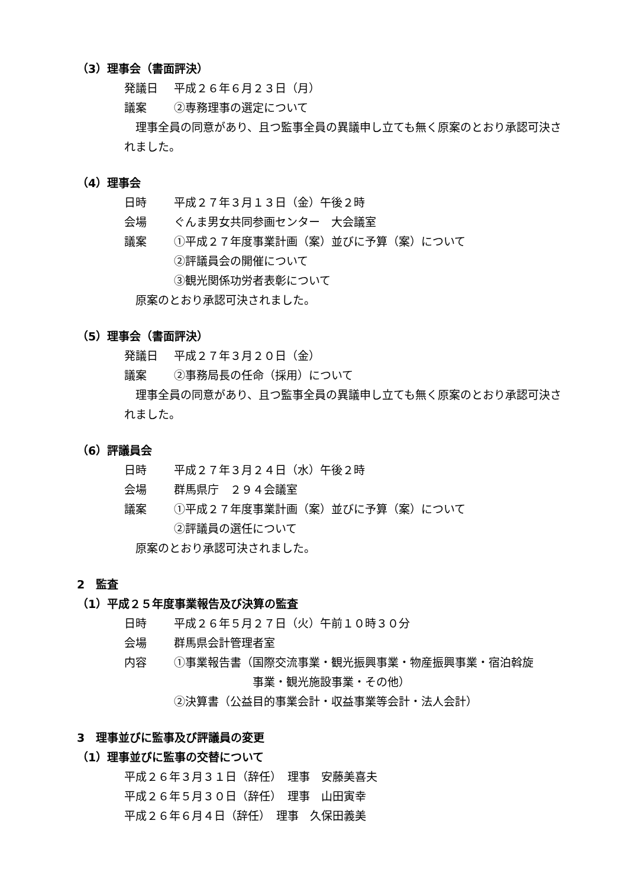（3）理事会（書面評決）
発議日 平成２６年６月２３日（月）
議案 ②専務理事の選定について
　理事全員の同意があり、且つ監事全員の異議申し立ても無く原案のとおり承認可決されました。
（4）理事会
日時 平成２７年３月１３日（金）午後２時
会場 ぐんま男女共同参画センター　大会議室
議案 ①平成２７年度事業計画（案）並びに予算（案）について
②評議員会の開催について
③観光関係功労者表彰について
　原案のとおり承認可決されました。
（5）理事会（書面評決）
発議日 平成２７年３月２０日（金）
議案 ②事務局長の任命（採用）について
　理事全員の同意があり、且つ監事全員の異議申し立ても無く原案のとおり承認可決されました。
（6）評議員会
日時 平成２７年３月２４日（水）午後２時
会場 群馬県庁　２９４会議室
議案 ①平成２７年度事業計画（案）並びに予算（案）について
②評議員の選任について
　原案のとおり承認可決されました。
2　監査
（1）平成２５年度事業報告及び決算の監査
日時 平成２６年５月２７日（火）午前１０時３０分
会場 群馬県会計管理者室
内容 ①事業報告書（国際交流事業・観光振興事業・物産振興事業・宿泊斡旋
　　　　　　　事業・観光施設事業・その他）
②決算書（公益目的事業会計・収益事業等会計・法人会計）
3　理事並びに監事及び評議員の変更
（1）理事並びに監事の交替について
平成２６年３月３１日（辞任）　理事　安藤美喜夫
平成２６年５月３０日（辞任）　理事　山田寅幸
平成２６年６月４日（辞任）　理事　久保田義美